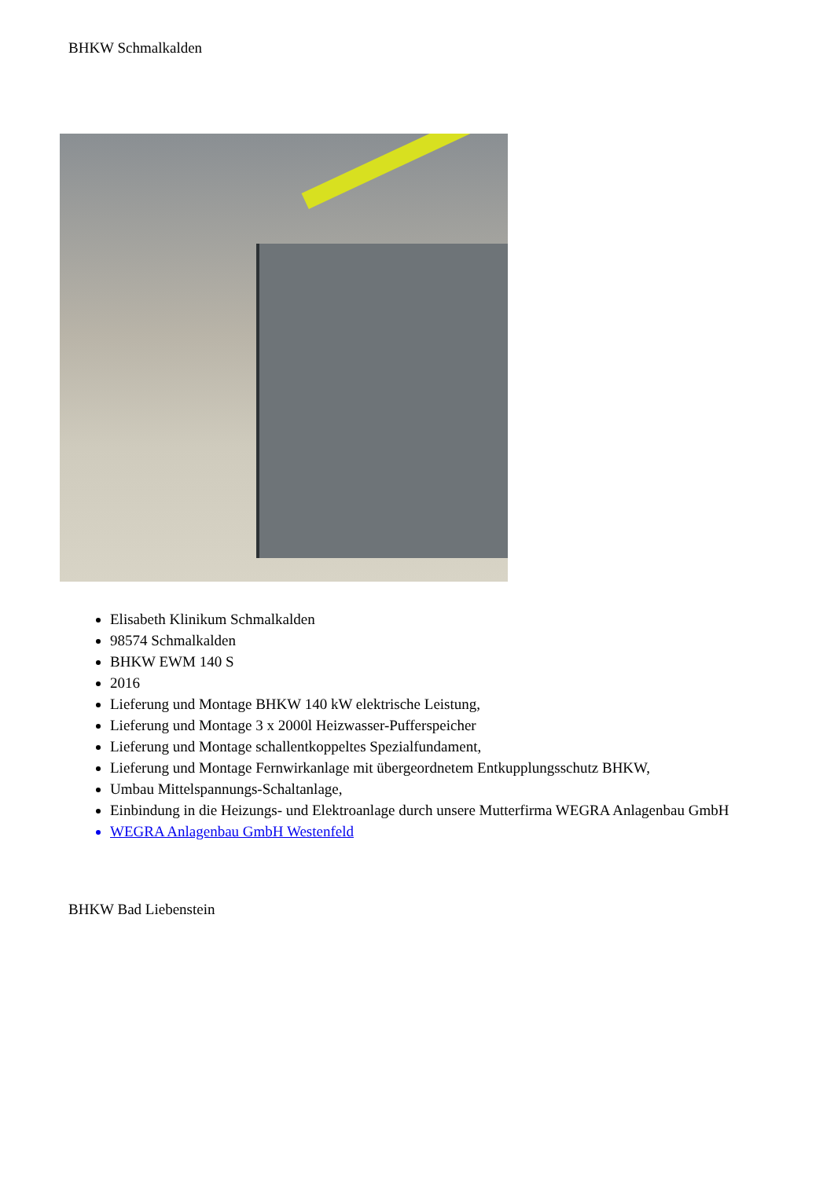BHKW Schmalkalden
Elisabeth Klinikum Schmalkalden
98574 Schmalkalden
BHKW EWM 140 S
2016
Lieferung und Montage BHKW 140 kW elektrische Leistung,
Lieferung und Montage 3 x 2000l Heizwasser-Pufferspeicher
Lieferung und Montage schallentkoppeltes Spezialfundament,
Lieferung und Montage Fernwirkanlage mit übergeordnetem Entkupplungsschutz BHKW,
Umbau Mittelspannungs-Schaltanlage,
Einbindung in die Heizungs- und Elektroanlage durch unsere Mutterfirma WEGRA Anlagenbau GmbH
WEGRA Anlagenbau GmbH Westenfeld
BHKW Bad Liebenstein